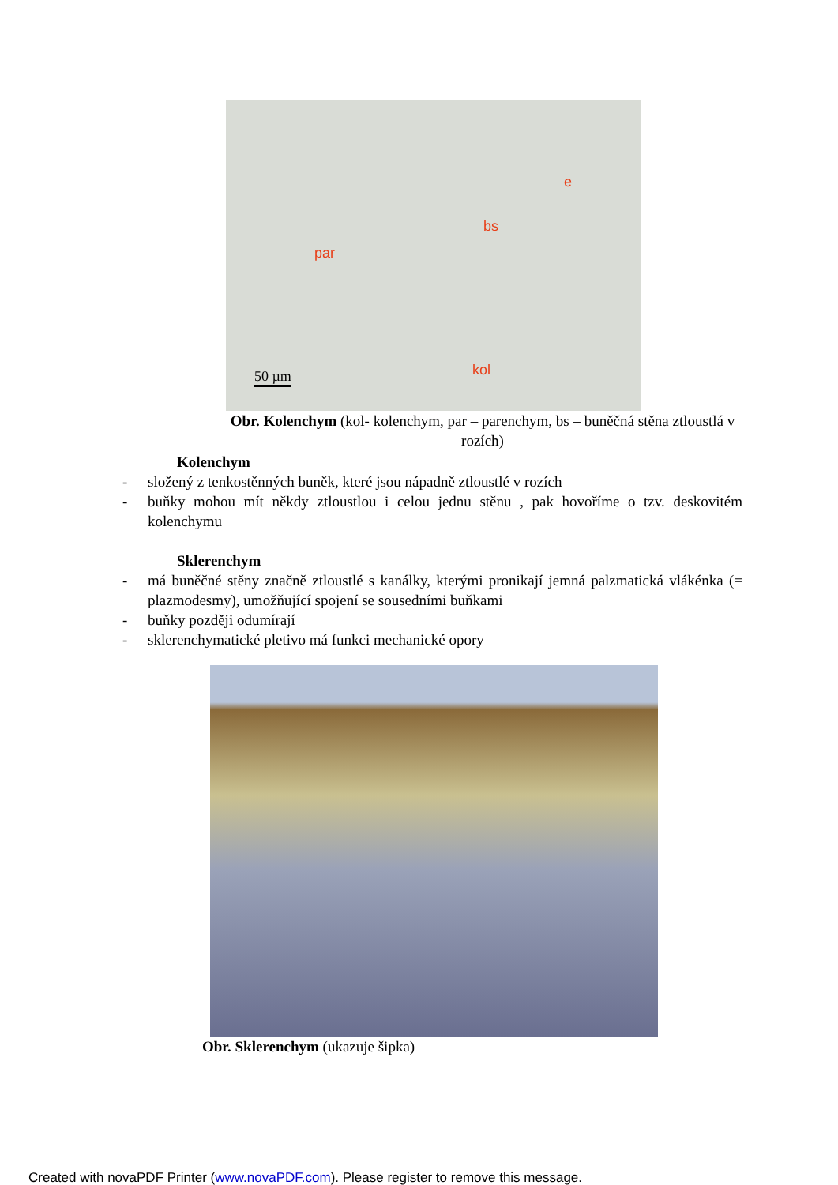par
bs
e
kol 50 µm
Obr. Kolenchym (kol- kolenchym, par – parenchym, bs – buněčná stěna ztloustlá v rozích)
Kolenchym
- složený z tenkostěnných buněk, které jsou nápadně ztloustlé v rozích
- buňky mohou mít někdy ztloustlou i celou jednu stěnu , pak hovoříme o tzv. deskovitém kolenchymu
Sklerenchym
- má buněčné stěny značně ztloustlé s kanálky, kterými pronikají jemná palzmatická vlákénka (= plazmodesmy), umožňující spojení se sousedními buňkami
- buňky později odumírají
- sklerenchymatické pletivo má funkci mechanické opory
Obr. Sklerenchym (ukazuje šipka)
Created with novaPDF Printer (www.novaPDF.com). Please register to remove this message.